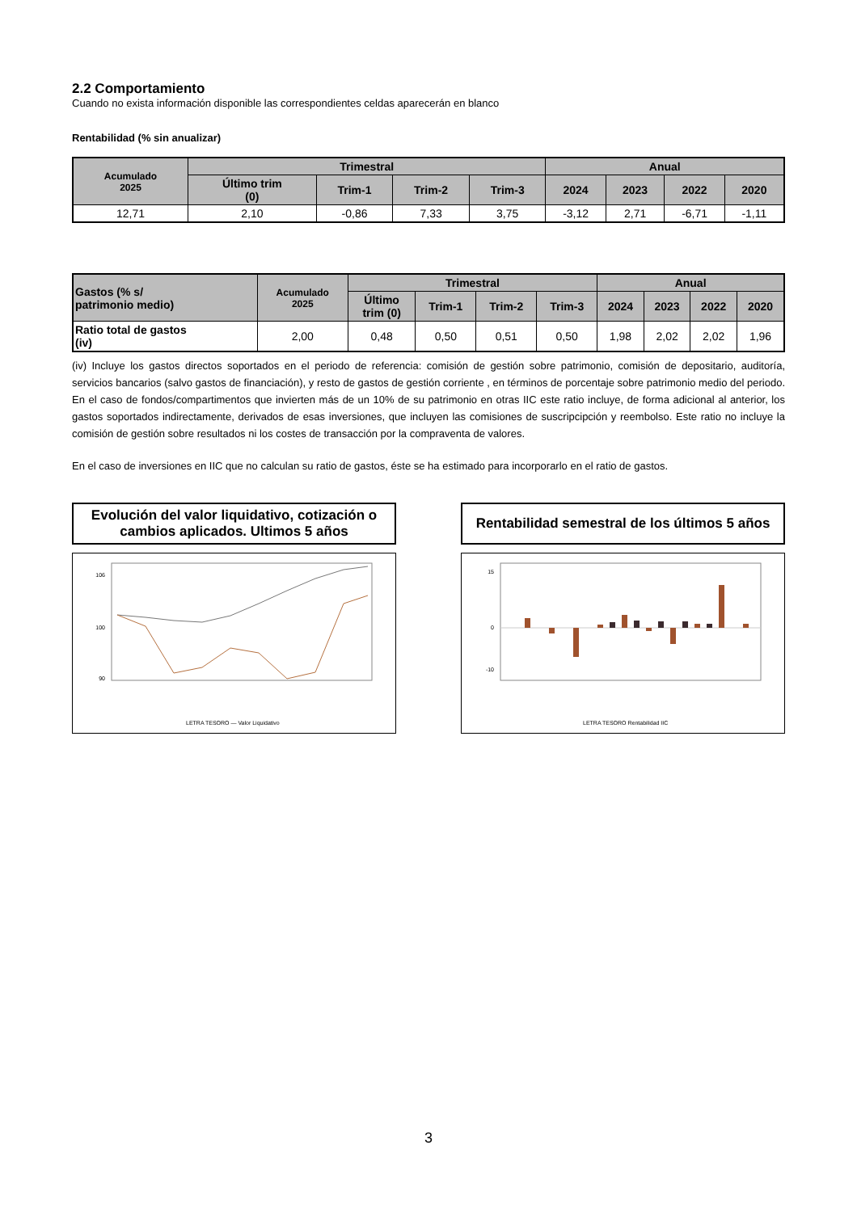2.2 Comportamiento
Cuando no exista información disponible las correspondientes celdas aparecerán en blanco
Rentabilidad (% sin anualizar)
| Acumulado 2025 | Trimestral | | | | Anual | | | |
| --- | --- | --- | --- | --- | --- | --- | --- | --- |
| | Último trim (0) | Trim-1 | Trim-2 | Trim-3 | 2024 | 2023 | 2022 | 2020 |
| 12,71 | 2,10 | -0,86 | 7,33 | 3,75 | -3,12 | 2,71 | -6,71 | -1,11 |
| Gastos (% s/ patrimonio medio) | Acumulado 2025 | Trimestral | | | | Anual | | | |
| --- | --- | --- | --- | --- | --- | --- | --- | --- | --- |
| | | Último trim (0) | Trim-1 | Trim-2 | Trim-3 | 2024 | 2023 | 2022 | 2020 |
| Ratio total de gastos (iv) | 2,00 | 0,48 | 0,50 | 0,51 | 0,50 | 1,98 | 2,02 | 2,02 | 1,96 |
(iv) Incluye los gastos directos soportados en el periodo de referencia: comisión de gestión sobre patrimonio, comisión de depositario, auditoría, servicios bancarios (salvo gastos de financiación), y resto de gastos de gestión corriente , en términos de porcentaje sobre patrimonio medio del periodo. En el caso de fondos/compartimentos que invierten más de un 10% de su patrimonio en otras IIC este ratio incluye, de forma adicional al anterior, los gastos soportados indirectamente, derivados de esas inversiones, que incluyen las comisiones de suscripcipción y reembolso. Este ratio no incluye la comisión de gestión sobre resultados ni los costes de transacción por la compraventa de valores.
En el caso de inversiones en IIC que no calculan su ratio de gastos, éste se ha estimado para incorporarlo en el ratio de gastos.
Evolución del valor liquidativo, cotización o cambios aplicados. Ultimos 5 años
106
100
90
LETRA TESORO — Valor Liquidativo
Rentabilidad semestral de los últimos 5 años
15
0
-10
LETRA TESORO Rentabilidad IIC
3